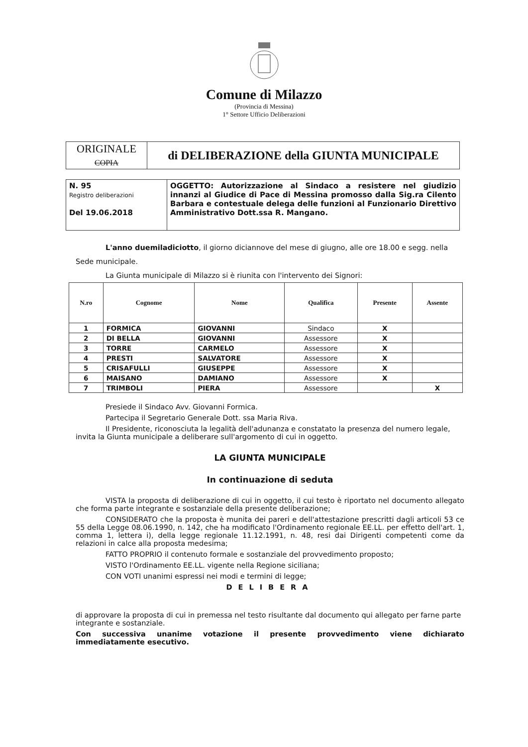Comune di Milazzo
(Provincia di Messina)
1° Settore Ufficio Deliberazioni
| ORIGINALE COPIA | di DELIBERAZIONE della GIUNTA MUNICIPALE |
| N. 95 Registro deliberazioni Del 19.06.2018 | OGGETTO: Autorizzazione al Sindaco a resistere nel giudizio innanzi al Giudice di Pace di Messina promosso dalla Sig.ra Cilento Barbara e contestuale delega delle funzioni al Funzionario Direttivo Amministrativo Dott.ssa R. Mangano. |
L'anno duemiladiciotto, il giorno diciannove del mese di giugno, alle ore 18.00 e segg. nella Sede municipale.
La Giunta municipale di Milazzo si è riunita con l'intervento dei Signori:
| N.ro | Cognome | Nome | Qualifica | Presente | Assente |
| --- | --- | --- | --- | --- | --- |
| 1 | FORMICA | GIOVANNI | Sindaco | X | |
| 2 | DI BELLA | GIOVANNI | Assessore | X | |
| 3 | TORRE | CARMELO | Assessore | X | |
| 4 | PRESTI | SALVATORE | Assessore | X | |
| 5 | CRISAFULLI | GIUSEPPE | Assessore | X | |
| 6 | MAISANO | DAMIANO | Assessore | X | |
| 7 | TRIMBOLI | PIERA | Assessore | | X |
Presiede il Sindaco Avv. Giovanni Formica.
Partecipa il Segretario Generale Dott. ssa Maria Riva.
Il Presidente, riconosciuta la legalità dell'adunanza e constatato la presenza del numero legale, invita la Giunta municipale a deliberare sull'argomento di cui in oggetto.
LA GIUNTA MUNICIPALE
In continuazione di seduta
VISTA la proposta di deliberazione di cui in oggetto, il cui testo è riportato nel documento allegato che forma parte integrante e sostanziale della presente deliberazione;
CONSIDERATO che la proposta è munita dei pareri e dell'attestazione prescritti dagli articoli 53 ce 55 della Legge 08.06.1990, n. 142, che ha modificato l'Ordinamento regionale EE.LL. per effetto dell'art. 1, comma 1, lettera i), della legge regionale 11.12.1991, n. 48, resi dai Dirigenti competenti come da relazioni in calce alla proposta medesima;
FATTO PROPRIO il contenuto formale e sostanziale del provvedimento proposto;
VISTO l'Ordinamento EE.LL. vigente nella Regione siciliana;
CON VOTI unanimi espressi nei modi e termini di legge;
DELIBERA
di approvare la proposta di cui in premessa nel testo risultante dal documento qui allegato per farne parte integrante e sostanziale.
Con successiva unanime votazione il presente provvedimento viene dichiarato immediatamente esecutivo.